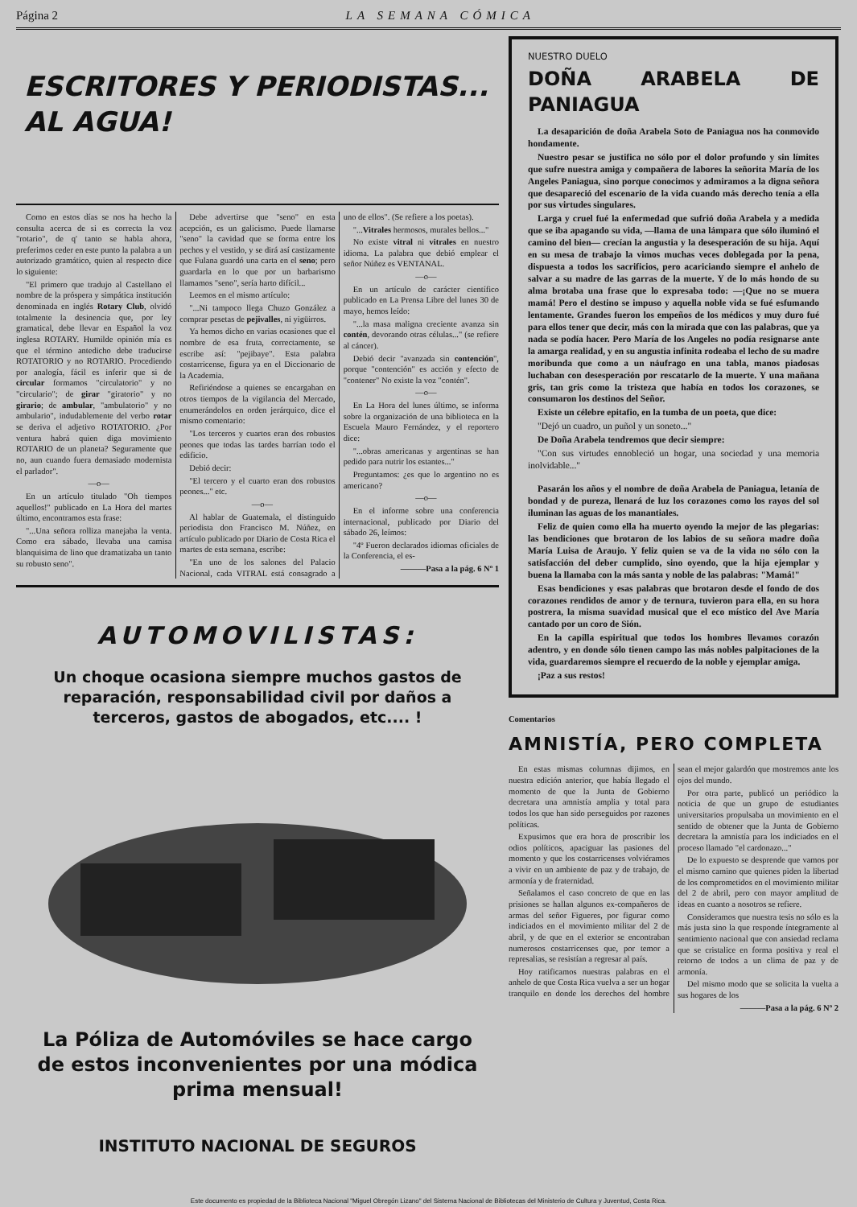Página 2 LA SEMANA CÓMICA
ESCRITORES Y PERIODISTAS... AL AGUA!
Como en estos días se nos ha hecho la consulta acerca de si es correcta la voz "rotario", de q' tanto se habla ahora, preferimos ceder en este punto la palabra a un autorizado gramático, quien al respecto dice lo siguiente:
"El primero que tradujo al Castellano el nombre de la próspera y simpática institución denominada en inglés Rotary Club, olvidó totalmente la desinencia que, por ley gramatical, debe llevar en Español la voz inglesa ROTARY. Humilde opinión mía es que el término antedicho debe traducirse ROTATORIO y no ROTARIO. Procediendo por analogía, fácil es inferir que si de circular formamos "circulatorio" y no "circulario"; de girar "giratorio" y no girario; de ambular, "ambulatorio" y no ambulario", indudablemente del verbo rotar se deriva el adjetivo ROTATORIO. ¿Por ventura habrá quien diga movimiento ROTARIO de un planeta? Seguramente que no, aun cuando fuera demasiado modernista el parlador".
—o—
En un artículo titulado "Oh tiempos aquellos!" publicado en La Hora del martes último, encontramos esta frase:
"...Una señora rolliza manejaba la venta. Como era sábado, llevaba una camisa blanquisima de lino que dramatizaba un tanto su robusto seno".
Debe advertirse que "seno" en esta acepción, es un galicismo. Puede llamarse "seno" la cavidad que se forma entre los pechos y el vestido, y se dirá así castizamente que Fulana guardó una carta en el seno; pero guardarla en lo que por un barbarismo llamamos "seno", sería harto difícil...
Leemos en el mismo artículo:
"...Ni tampoco llega Chuzo González a comprar pesetas de pejivalles, ni yigüirros.
Ya hemos dicho en varias ocasiones que el nombre de esa fruta, correctamente, se escribe así: "pejibaye". Esta palabra costarricense, figura ya en el Diccionario de la Academia.
Refiriéndose a quienes se encargaban en otros tiempos de la vigilancia del Mercado, enumerándolos en orden jerárquico, dice el mismo comentario:
"Los terceros y cuartos eran dos robustos peones que todas las tardes barrían todo el edificio.
Debió decir:
"El tercero y el cuarto eran dos robustos peones..." etc.
—o—
Al hablar de Guatemala, el distinguido periodista don Francisco M. Núñez, en artículo publicado por Diario de Costa Rica el martes de esta semana, escribe:
"En uno de los salones del Palacio Nacional, cada VITRAL está consagrado a uno de ellos". (Se refiere a los poetas).
"...Vitrales hermosos, murales bellos..."
No existe vitral ni vitrales en nuestro idioma. La palabra que debió emplear el señor Núñez es VENTANAL.
—o—
En un artículo de carácter científico publicado en La Prensa Libre del lunes 30 de mayo, hemos leído:
"...la masa maligna creciente avanza sin contén, devorando otras células..." (se refiere al cáncer).
Debió decir "avanzada sin contención", porque "contención" es acción y efecto de "contener" No existe la voz "contén".
—o—
En La Hora del lunes último, se informa sobre la organización de una biblioteca en la Escuela Mauro Fernández, y el reportero dice:
"...obras americanas y argentinas se han pedido para nutrir los estantes..."
Preguntamos: ¿es que lo argentino no es americano?
—o—
En el informe sobre una conferencia internacional, publicado por Diario del sábado 26, leímos:
"4º Fueron declarados idiomas oficiales de la Conferencia, el es-
———Pasa a la pág. 6 Nº 1
AUTOMOVILISTAS:
Un choque ocasiona siempre muchos gastos de reparación, responsabilidad civil por daños a terceros, gastos de abogados, etc.... !
La Póliza de Automóviles se hace cargo de estos inconvenientes por una módica prima mensual!
INSTITUTO NACIONAL DE SEGUROS
NUESTRO DUELO
DOÑA ARABELA DE PANIAGUA
La desaparición de doña Arabela Soto de Paniagua nos ha conmovido hondamente.
Nuestro pesar se justifica no sólo por el dolor profundo y sin límites que sufre nuestra amiga y compañera de labores la señorita María de los Angeles Paniagua, sino porque conocimos y admiramos a la digna señora que desapareció del escenario de la vida cuando más derecho tenía a ella por sus virtudes singulares.
Larga y cruel fué la enfermedad que sufrió doña Arabela y a medida que se iba apagando su vida, —llama de una lámpara que sólo iluminó el camino del bien— crecían la angustia y la desesperación de su hija. Aquí en su mesa de trabajo la vimos muchas veces doblegada por la pena, dispuesta a todos los sacrificios, pero acariciando siempre el anhelo de salvar a su madre de las garras de la muerte. Y de lo más hondo de su alma brotaba una frase que lo expresaba todo: —¡Que no se muera mamá! Pero el destino se impuso y aquella noble vida se fué esfumando lentamente. Grandes fueron los empeños de los médicos y muy duro fué para ellos tener que decir, más con la mirada que con las palabras, que ya nada se podía hacer. Pero María de los Angeles no podía resignarse ante la amarga realidad, y en su angustia infinita rodeaba el lecho de su madre moribunda que como a un náufrago en una tabla, manos piadosas luchaban con desesperación por rescatarlo de la muerte. Y una mañana gris, tan gris como la tristeza que había en todos los corazones, se consumaron los destinos del Señor.
Existe un célebre epitafio, en la tumba de un poeta, que dice:
"Dejó un cuadro, un puñol y un soneto..."
De Doña Arabela tendremos que decir siempre:
"Con sus virtudes ennobleció un hogar, una sociedad y una memoria inolvidable..."
Pasarán los años y el nombre de doña Arabela de Paniagua, letanía de bondad y de pureza, llenará de luz los corazones como los rayos del sol iluminan las aguas de los manantiales.
Feliz de quien como ella ha muerto oyendo la mejor de las plegarias: las bendiciones que brotaron de los labios de su señora madre doña María Luisa de Araujo. Y feliz quien se va de la vida no sólo con la satisfacción del deber cumplido, sino oyendo, que la hija ejemplar y buena la llamaba con la más santa y noble de las palabras: "Mamá!"
Esas bendiciones y esas palabras que brotaron desde el fondo de dos corazones rendidos de amor y de ternura, tuvieron para ella, en su hora postrera, la misma suavidad musical que el eco místico del Ave María cantado por un coro de Sión.
En la capilla espiritual que todos los hombres llevamos corazón adentro, y en donde sólo tienen campo las más nobles palpitaciones de la vida, guardaremos siempre el recuerdo de la noble y ejemplar amiga.
¡Paz a sus restos!
Comentarios
AMNISTÍA, PERO COMPLETA
En estas mismas columnas dijimos, en nuestra edición anterior, que había llegado el momento de que la Junta de Gobierno decretara una amnistía amplia y total para todos los que han sido perseguidos por razones políticas.
Expusimos que era hora de proscribir los odios políticos, apaciguar las pasiones del momento y que los costarricenses volviéramos a vivir en un ambiente de paz y de trabajo, de armonía y de fraternidad.
Señalamos el caso concreto de que en las prisiones se hallan algunos ex-compañeros de armas del señor Figueres, por figurar como indiciados en el movimiento militar del 2 de abril, y de que en el exterior se encontraban numerosos costarricenses que, por temor a represalias, se resistían a regresar al país.
Hoy ratificamos nuestras palabras en el anhelo de que Costa Rica vuelva a ser un hogar tranquilo en donde los derechos del hombre sean el mejor galardón que mostremos ante los ojos del mundo.
Por otra parte, publicó un periódico la noticia de que un grupo de estudiantes universitarios propulsaba un movimiento en el sentido de obtener que la Junta de Gobierno decretara la amnistía para los indiciados en el proceso llamado "el cardonazo..."
De lo expuesto se desprende que vamos por el mismo camino que quienes piden la libertad de los comprometidos en el movimiento militar del 2 de abril, pero con mayor amplitud de ideas en cuanto a nosotros se refiere.
Consideramos que nuestra tesis no sólo es la más justa sino la que responde íntegramente al sentimiento nacional que con ansiedad reclama que se cristalice en forma positiva y real el retorno de todos a un clima de paz y de armonía.
Del mismo modo que se solicita la vuelta a sus hogares de los
———Pasa a la pág. 6 Nº 2
Este documento es propiedad de la Biblioteca Nacional "Miguel Obregón Lizano" del Sistema Nacional de Bibliotecas del Ministerio de Cultura y Juventud, Costa Rica.